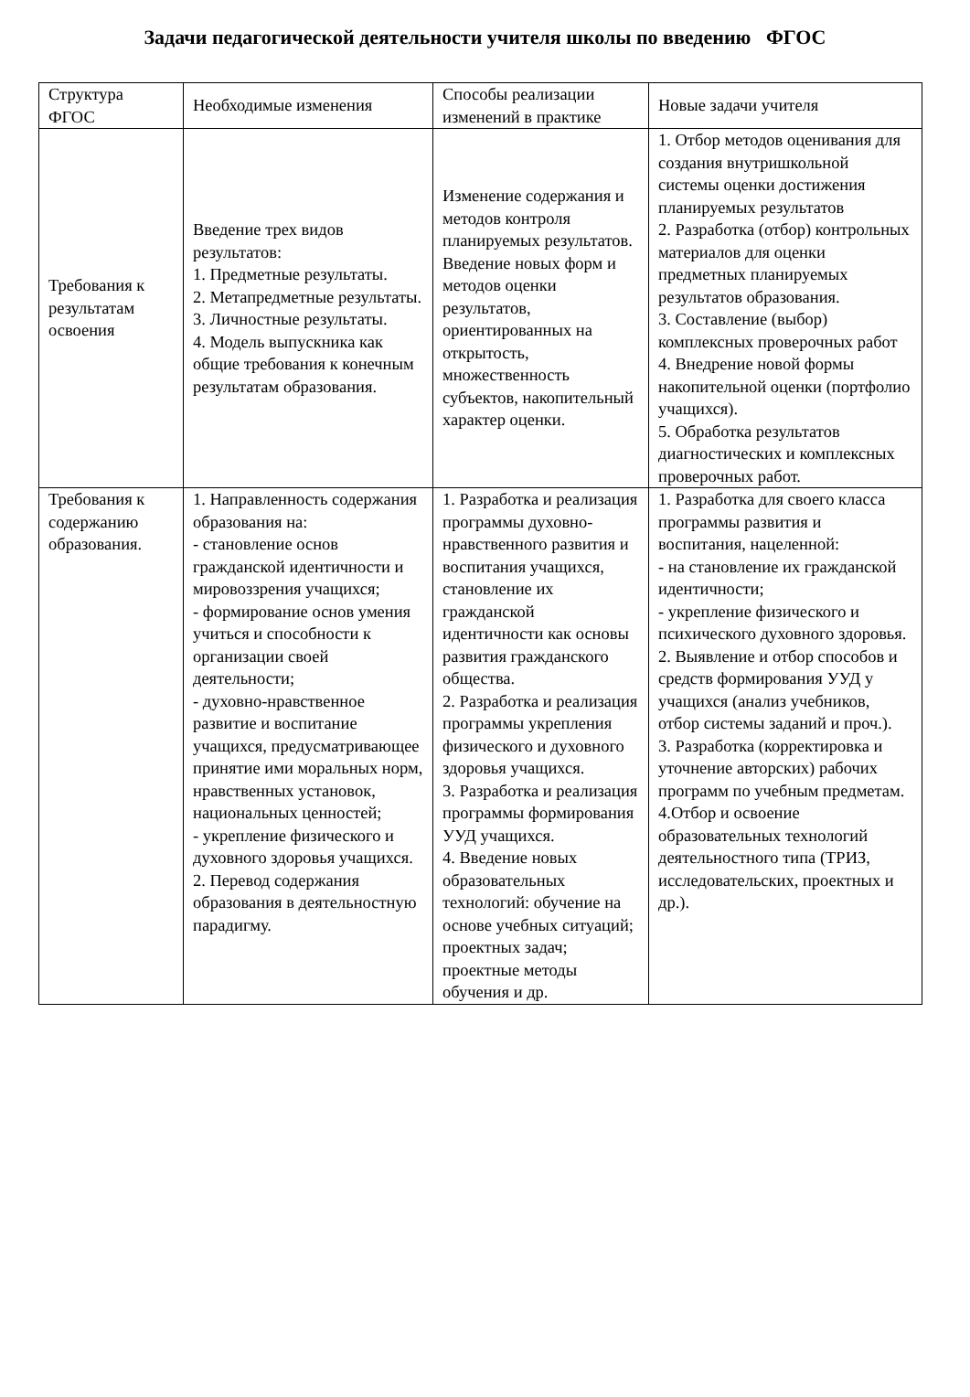Задачи педагогической деятельности учителя школы по введению ФГОС
| Структура ФГОС | Необходимые изменения | Способы реализации изменений в практике | Новые задачи учителя |
| Требования к результатам освоения | Введение трех видов результатов: 1. Предметные результаты. 2. Метапредметные результаты. 3. Личностные результаты. 4. Модель выпускника как общие требования к конечным результатам образования. | Изменение содержания и методов контроля планируемых результатов. Введение новых форм и методов оценки результатов, ориентированных на открытость, множественность субъектов, накопительный характер оценки. | 1. Отбор методов оценивания для создания внутришкольной системы оценки достижения планируемых результатов 2. Разработка (отбор) контрольных материалов для оценки предметных планируемых результатов образования. 3. Составление (выбор) комплексных проверочных работ 4. Внедрение новой формы накопительной оценки (портфолио учащихся). 5. Обработка результатов диагностических и комплексных проверочных работ. |
| Требования к содержанию образования. | 1. Направленность содержания образования на: - становление основ гражданской идентичности и мировоззрения учащихся; - формирование основ умения учиться и способности к организации своей деятельности; - духовно-нравственное развитие и воспитание учащихся, предусматривающее принятие ими моральных норм, нравственных установок, национальных ценностей; - укрепление физического и духовного здоровья учащихся. 2. Перевод содержания образования в деятельностную парадигму. | 1. Разработка и реализация программы духовно-нравственного развития и воспитания учащихся, становление их гражданской идентичности как основы развития гражданского общества. 2. Разработка и реализация программы укрепления физического и духовного здоровья учащихся. 3. Разработка и реализация программы формирования УУД учащихся. 4. Введение новых образовательных технологий: обучение на основе учебных ситуаций; проектных задач; проектные методы обучения и др. | 1. Разработка для своего класса программы развития и воспитания, нацеленной: - на становление их гражданской идентичности; - укрепление физического и психического духовного здоровья. 2. Выявление и отбор способов и средств формирования УУД у учащихся (анализ учебников, отбор системы заданий и проч.). 3. Разработка (корректировка и уточнение авторских) рабочих программ по учебным предметам. 4.Отбор и освоение образовательных технологий деятельностного типа (ТРИЗ, исследовательских, проектных и др.). |